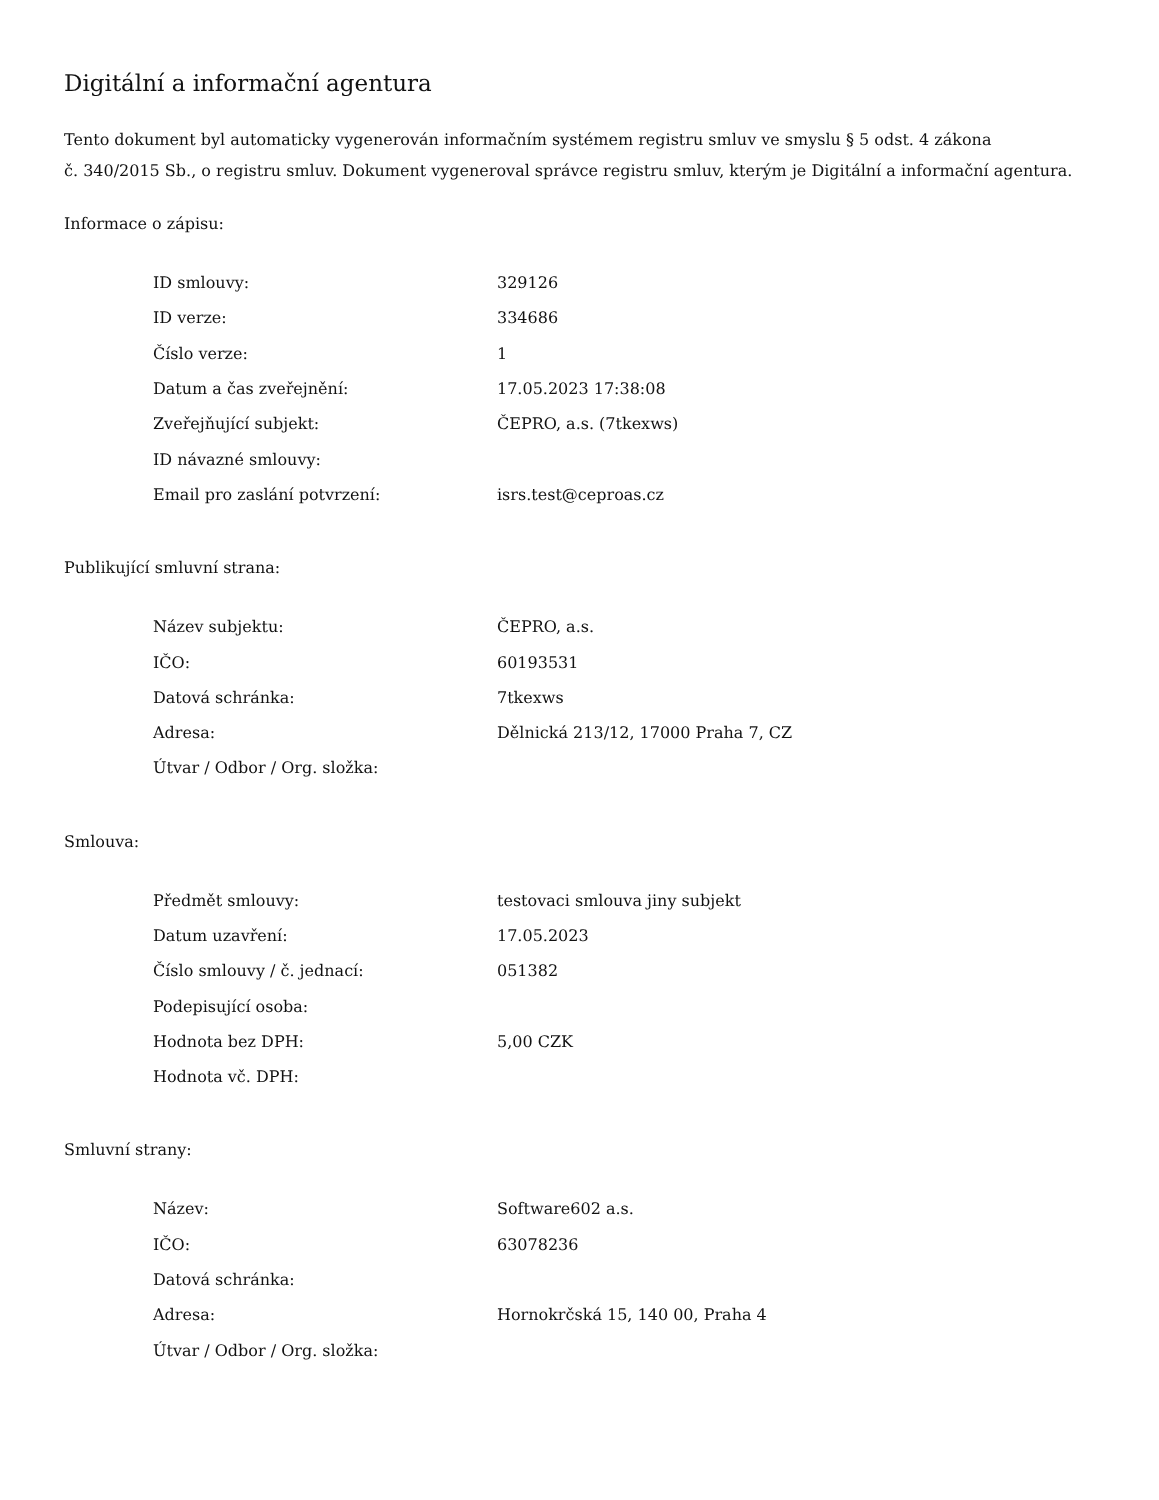Digitální a informační agentura
Tento dokument byl automaticky vygenerován informačním systémem registru smluv ve smyslu § 5 odst. 4 zákona
č. 340/2015 Sb., o registru smluv. Dokument vygeneroval správce registru smluv, kterým je Digitální a informační agentura.
Informace o zápisu:
| ID smlouvy: | 329126 |
| ID verze: | 334686 |
| Číslo verze: | 1 |
| Datum a čas zveřejnění: | 17.05.2023 17:38:08 |
| Zveřejňující subjekt: | ČEPRO, a.s. (7tkexws) |
| ID návazné smlouvy: | |
| Email pro zaslání potvrzení: | isrs.test@ceproas.cz |
Publikující smluvní strana:
| Název subjektu: | ČEPRO, a.s. |
| IČO: | 60193531 |
| Datová schránka: | 7tkexws |
| Adresa: | Dělnická 213/12, 17000 Praha 7, CZ |
| Útvar / Odbor / Org. složka: | |
Smlouva:
| Předmět smlouvy: | testovaci smlouva jiny subjekt |
| Datum uzavření: | 17.05.2023 |
| Číslo smlouvy / č. jednací: | 051382 |
| Podepisující osoba: | |
| Hodnota bez DPH: | 5,00 CZK |
| Hodnota vč. DPH: | |
Smluvní strany:
| Název: | Software602 a.s. |
| IČO: | 63078236 |
| Datová schránka: | |
| Adresa: | Hornokrčská 15, 140 00, Praha 4 |
| Útvar / Odbor / Org. složka: | |